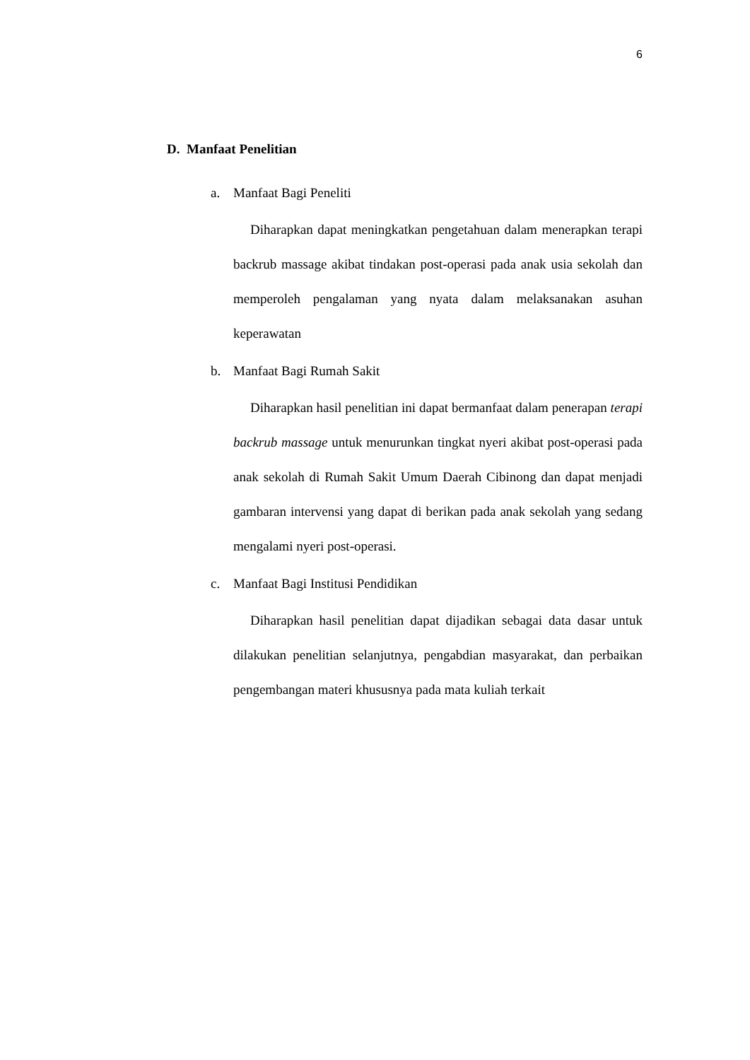6
D. Manfaat Penelitian
a. Manfaat Bagi Peneliti
Diharapkan dapat meningkatkan pengetahuan dalam menerapkan terapi backrub massage akibat tindakan post-operasi pada anak usia sekolah dan memperoleh pengalaman yang nyata dalam melaksanakan asuhan keperawatan
b. Manfaat Bagi Rumah Sakit
Diharapkan hasil penelitian ini dapat bermanfaat dalam penerapan terapi backrub massage untuk menurunkan tingkat nyeri akibat post-operasi pada anak sekolah di Rumah Sakit Umum Daerah Cibinong dan dapat menjadi gambaran intervensi yang dapat di berikan pada anak sekolah yang sedang mengalami nyeri post-operasi.
c. Manfaat Bagi Institusi Pendidikan
Diharapkan hasil penelitian dapat dijadikan sebagai data dasar untuk dilakukan penelitian selanjutnya, pengabdian masyarakat, dan perbaikan pengembangan materi khususnya pada mata kuliah terkait